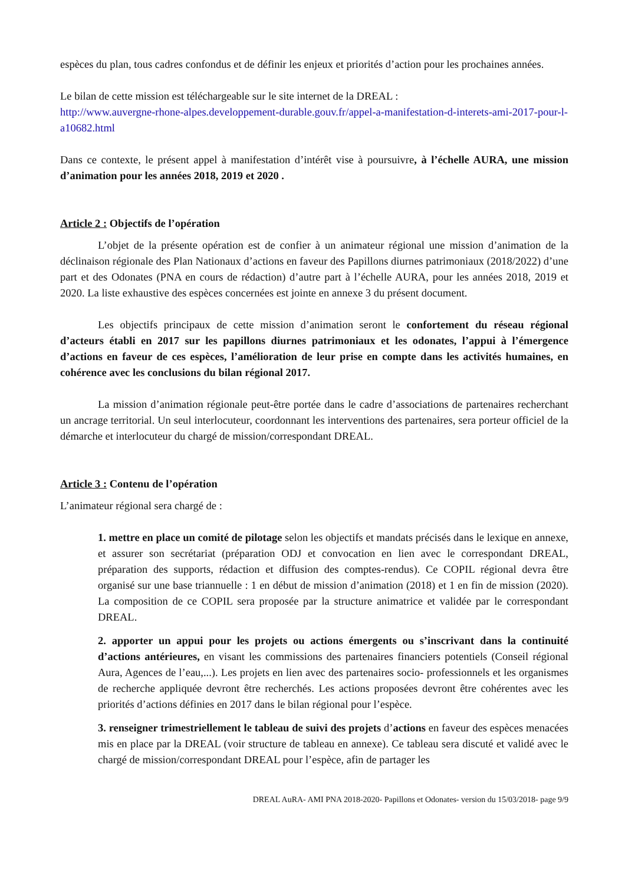espèces du plan, tous cadres confondus et de définir les enjeux et priorités d’action pour les prochaines années.
Le bilan de cette mission est téléchargeable sur le site internet de la DREAL :
http://www.auvergne-rhone-alpes.developpement-durable.gouv.fr/appel-a-manifestation-d-interets-ami-2017-pour-l-a10682.html
Dans ce contexte, le présent appel à manifestation d’intérêt vise à poursuivre, à l’échelle AURA, une mission d’animation pour les années 2018, 2019 et 2020 .
Article 2 : Objectifs de l’opération
L’objet de la présente opération est de confier à un animateur régional une mission d’animation de la déclinaison régionale des Plan Nationaux d’actions en faveur des Papillons diurnes patrimoniaux (2018/2022) d’une part et des Odonates (PNA en cours de rédaction) d’autre part à l’échelle AURA, pour les années 2018, 2019 et 2020. La liste exhaustive des espèces concernées est jointe en annexe 3 du présent document.
Les objectifs principaux de cette mission d’animation seront le confortement du réseau régional d’acteurs établi en 2017 sur les papillons diurnes patrimoniaux et les odonates, l’appui à l’émergence d’actions en faveur de ces espèces, l’amélioration de leur prise en compte dans les activités humaines, en cohérence avec les conclusions du bilan régional 2017.
La mission d’animation régionale peut-être portée dans le cadre d’associations de partenaires recherchant un ancrage territorial. Un seul interlocuteur, coordonnant les interventions des partenaires, sera porteur officiel de la démarche et interlocuteur du chargé de mission/correspondant DREAL.
Article 3 : Contenu de l’opération
L’animateur régional sera chargé de :
1. mettre en place un comité de pilotage selon les objectifs et mandats précisés dans le lexique en annexe, et assurer son secrétariat (préparation ODJ et convocation en lien avec le correspondant DREAL, préparation des supports, rédaction et diffusion des comptes-rendus). Ce COPIL régional devra être organisé sur une base triannuelle : 1 en début de mission d’animation (2018) et 1 en fin de mission (2020). La composition de ce COPIL sera proposée par la structure animatrice et validée par le correspondant DREAL.
2. apporter un appui pour les projets ou actions émergents ou s’inscrivant dans la continuité d’actions antérieures, en visant les commissions des partenaires financiers potentiels (Conseil régional Aura, Agences de l’eau,...). Les projets en lien avec des partenaires socio- professionnels et les organismes de recherche appliquée devront être recherchés. Les actions proposées devront être cohérentes avec les priorités d’actions définies en 2017 dans le bilan régional pour l’espèce.
3. renseigner trimestriellement le tableau de suivi des projets d’actions en faveur des espèces menacées mis en place par la DREAL (voir structure de tableau en annexe). Ce tableau sera discuté et validé avec le chargé de mission/correspondant DREAL pour l’espèce, afin de partager les
DREAL AuRA- AMI PNA 2018-2020- Papillons et Odonates- version du 15/03/2018- page 9/9